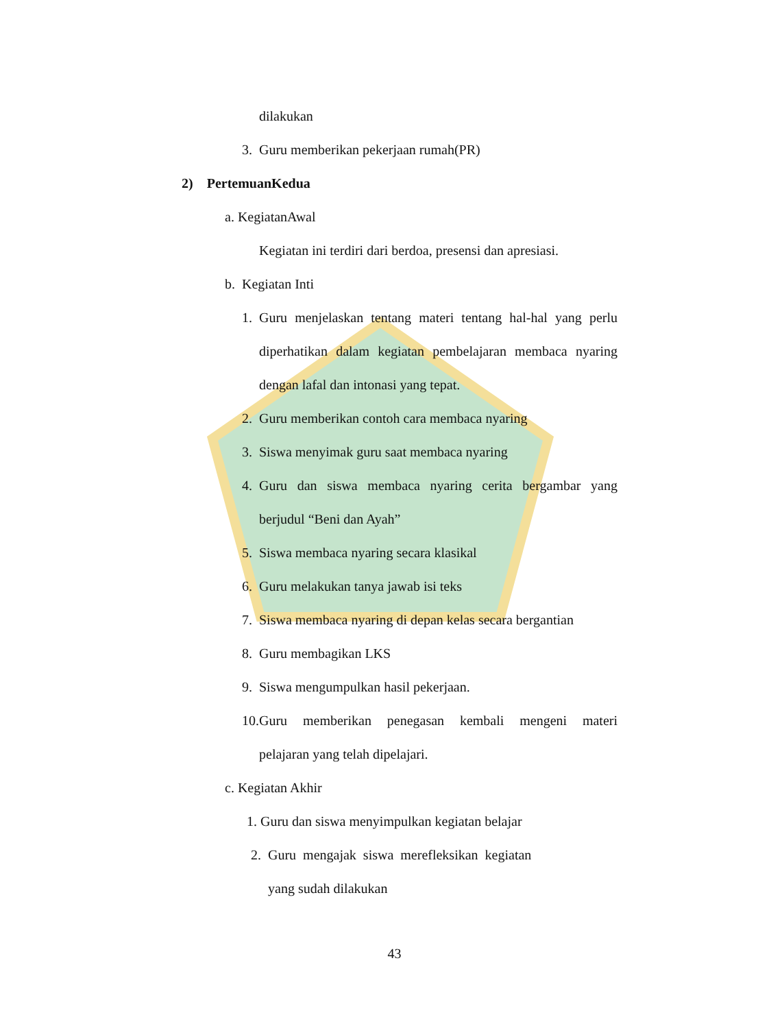dilakukan
3. Guru memberikan pekerjaan rumah(PR)
2) PertemuanKedua
a. KegiatanAwal
Kegiatan ini terdiri dari berdoa, presensi dan apresiasi.
b. Kegiatan Inti
1. Guru menjelaskan tentang materi tentang hal-hal yang perlu
diperhatikan dalam kegiatan pembelajaran membaca nyaring
dengan lafal dan intonasi yang tepat.
2. Guru memberikan contoh cara membaca nyaring
3. Siswa menyimak guru saat membaca nyaring
4. Guru dan siswa membaca nyaring cerita bergambar yang
berjudul “Beni dan Ayah”
5. Siswa membaca nyaring secara klasikal
6. Guru melakukan tanya jawab isi teks
7. Siswa membaca nyaring di depan kelas secara bergantian
8. Guru membagikan LKS
9. Siswa mengumpulkan hasil pekerjaan.
10. Guru memberikan penegasan kembali mengeni materi
pelajaran yang telah dipelajari.
c. Kegiatan Akhir
1. Guru dan siswa menyimpulkan kegiatan belajar
2. Guru mengajak siswa merefleksikan kegiatan
yang sudah dilakukan
43